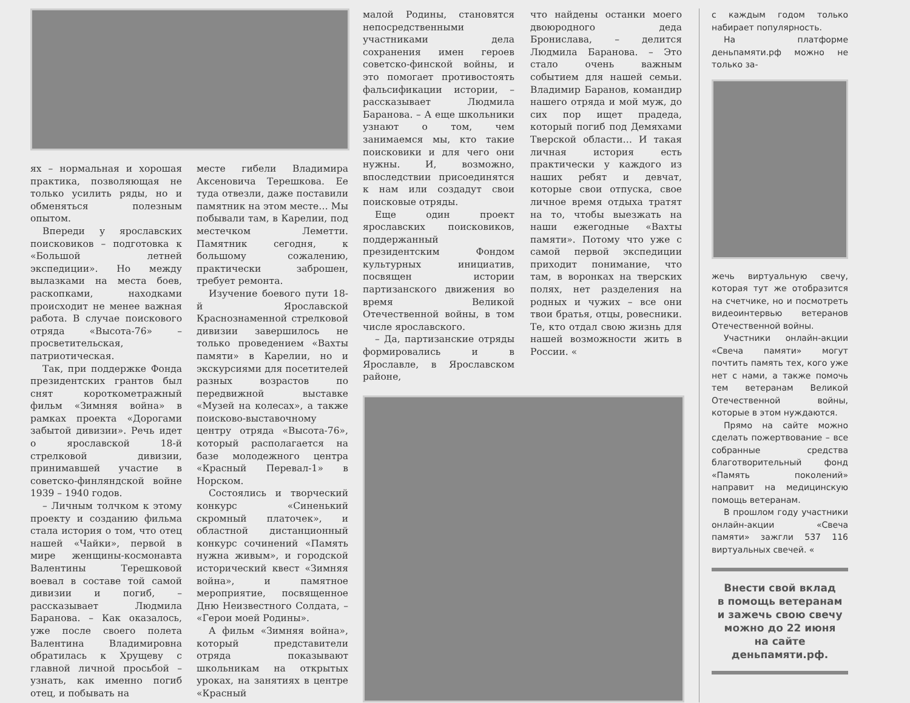ях – нормальная и хорошая практика, позволяющая не только усилить ряды, но и обменяться полезным опытом.
Впереди у ярославских поисковиков – подготовка к «Большой летней экспедиции». Но между вылазками на места боев, раскопками, находками происходит не менее важная работа. В случае поискового отряда «Высота-76» – просветительская, патриотическая.
Так, при поддержке Фонда президентских грантов был снят короткометражный фильм «Зимняя война» в рамках проекта «Дорогами забытой дивизии». Речь идет о ярославской 18-й стрелковой дивизии, принимавшей участие в советско-финляндской войне 1939 – 1940 годов.
– Личным толчком к этому проекту и созданию фильма стала история о том, что отец нашей «Чайки», первой в мире женщины-космонавта Валентины Терешковой воевал в составе той самой дивизии и погиб, – рассказывает Людмила Баранова. – Как оказалось, уже после своего полета Валентина Владимировна обратилась к Хрущеву с главной личной просьбой – узнать, как именно погиб отец, и побывать на
месте гибели Владимира Аксеновича Терешкова. Ее туда отвезли, даже поставили памятник на этом месте… Мы побывали там, в Карелии, под местечком Леметти. Памятник сегодня, к большому сожалению, практически заброшен, требует ремонта.
Изучение боевого пути 18-й Ярославской Краснознаменной стрелковой дивизии завершилось не только проведением «Вахты памяти» в Карелии, но и экскурсиями для посетителей разных возрастов по передвижной выставке «Музей на колесах», а также поисково-выставочному центру отряда «Высота-76», который располагается на базе молодежного центра «Красный Перевал-1» в Норском.
Состоялись и творческий конкурс «Синенький скромный платочек», и областной дистанционный конкурс сочинений «Память нужна живым», и городской исторический квест «Зимняя война», и памятное мероприятие, посвященное Дню Неизвестного Солдата, – «Герои моей Родины».
А фильм «Зимняя война», который представители отряда показывают школьникам на открытых уроках, на занятиях в центре «Красный
малой Родины, становятся непосредственными участниками дела сохранения имен героев советско-финской войны, и это помогает противостоять фальсификации истории, – рассказывает Людмила Баранова. – А еще школьники узнают о том, чем занимаемся мы, кто такие поисковики и для чего они нужны. И, возможно, впоследствии присоединятся к нам или создадут свои поисковые отряды.
Еще один проект ярославских поисковиков, поддержанный президентским Фондом культурных инициатив, посвящен истории партизанского движения во время Великой Отечественной войны, в том числе ярославского.
– Да, партизанские отряды формировались и в Ярославле, в Ярославском районе,
что найдены останки моего двоюродного деда Бронислава, – делится Людмила Баранова. – Это стало очень важным событием для нашей семьи. Владимир Баранов, командир нашего отряда и мой муж, до сих пор ищет прадеда, который погиб под Демяхами Тверской области… И такая личная история есть практически у каждого из наших ребят и девчат, которые свои отпуска, свое личное время отдыха тратят на то, чтобы выезжать на наши ежегодные «Вахты памяти». Потому что уже с самой первой экспедиции приходит понимание, что там, в воронках на тверских полях, нет разделения на родных и чужих – все они твои братья, отцы, ровесники. Те, кто отдал свою жизнь для нашей возможности жить в России. «
с каждым годом только набирает популярность.
На платформе деньпамяти.рф можно не только за-
жечь виртуальную свечу, которая тут же отобразится на счетчике, но и посмотреть видеоинтервью ветеранов Отечественной войны.
Участники онлайн-акции «Свеча памяти» могут почтить память тех, кого уже нет с нами, а также помочь тем ветеранам Великой Отечественной войны, которые в этом нуждаются.
Прямо на сайте можно сделать пожертвование – все собранные средства благотворительный фонд «Память поколений» направит на медицинскую помощь ветеранам.
В прошлом году участники онлайн-акции «Свеча памяти» зажгли 537 116 виртуальных свечей. «
Внести свой вклад
в помощь ветеранам
и зажечь свою свечу
можно до 22 июня
на сайте деньпамяти.рф.